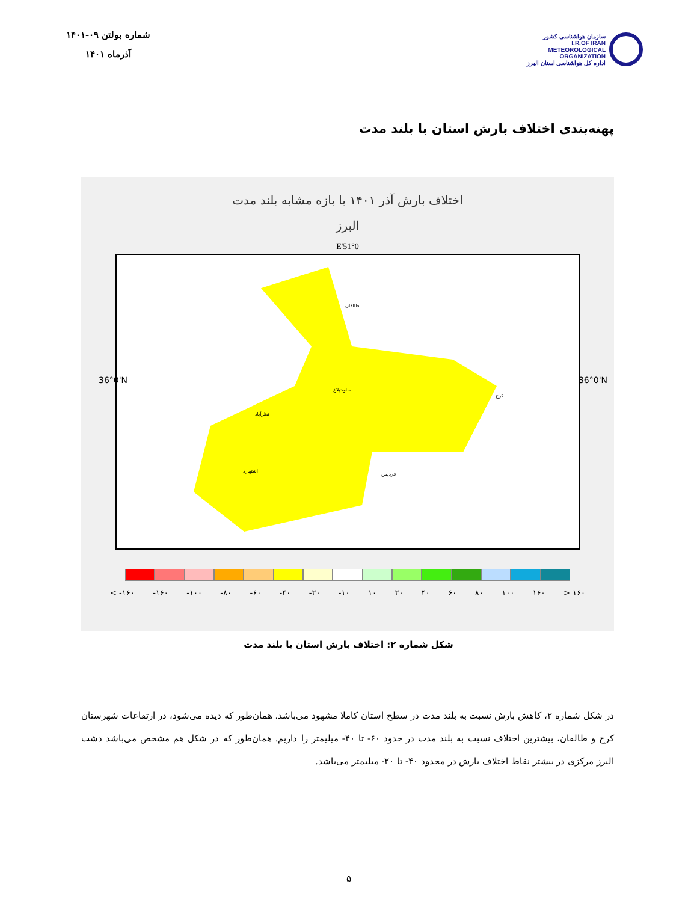سازمان هواشناسی کشور
I.R.OF IRAN
METEOROLOGICAL
ORGANIZATION
اداره کل هواشناسی استان البرز
شماره بولتن ۰۹-۱۴۰۱
آذرماه ۱۴۰۱
پهنه‌بندی اختلاف بارش استان با بلند مدت
اختلاف بارش آذر ۱۴۰۱ با بازه مشابه بلند مدت
البرز
51°0'E
36°0'N 36°0'N
طالقان
ساوجبلاغ
نظرآباد
اشتهارد
فردیس
کرج
< -۱۶۰ -۱۶۰ -۱۰۰ -۸۰ -۶۰ -۴۰ -۲۰ -۱۰ ۱۰ ۲۰ ۴۰ ۶۰ ۸۰ ۱۰۰ ۱۶۰ > ۱۶۰
شکل شماره ۲: اختلاف بارش استان با بلند مدت
در شکل شماره ۲، کاهش بارش نسبت به بلند مدت در سطح استان کاملا مشهود می‌باشد. همان‌طور که دیده می‌شود، در ارتفاعات شهرستان کرج و طالقان، بیشترین اختلاف نسبت به بلند مدت در حدود ۶۰- تا ۴۰- میلیمتر را داریم. همان‌طور که در شکل هم مشخص می‌باشد دشت البرز مرکزی در بیشتر نقاط اختلاف بارش در محدود ۴۰- تا ۲۰- میلیمتر می‌باشد.
۵